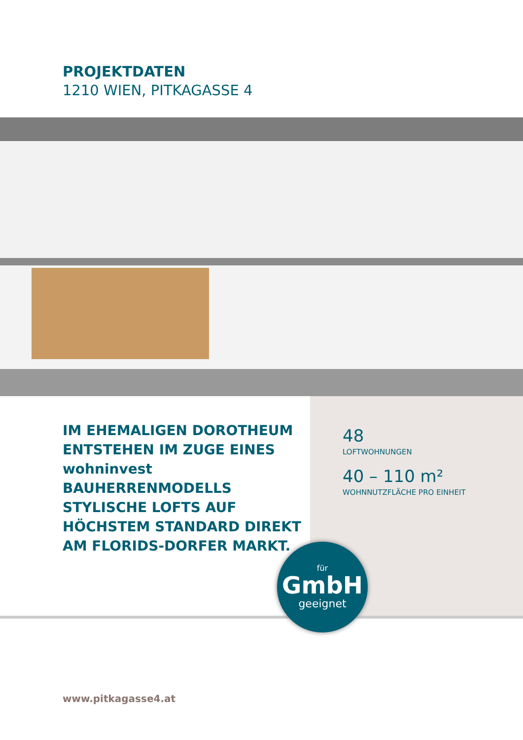PROJEKTDATEN
1210 WIEN, PITKAGASSE 4
IM EHEMALIGEN DOROTHEUM ENTSTEHEN IM ZUGE EINES wohninvest BAUHERRENMODELLS STYLISCHE LOFTS AUF HÖCHSTEM STANDARD DIREKT AM FLORIDS-DORFER MARKT.
48
LOFTWOHNUNGEN
40 – 110 m²
WOHNNUTZFLÄCHE PRO EINHEIT
für
GmbH
geeignet
www.pitkagasse4.at